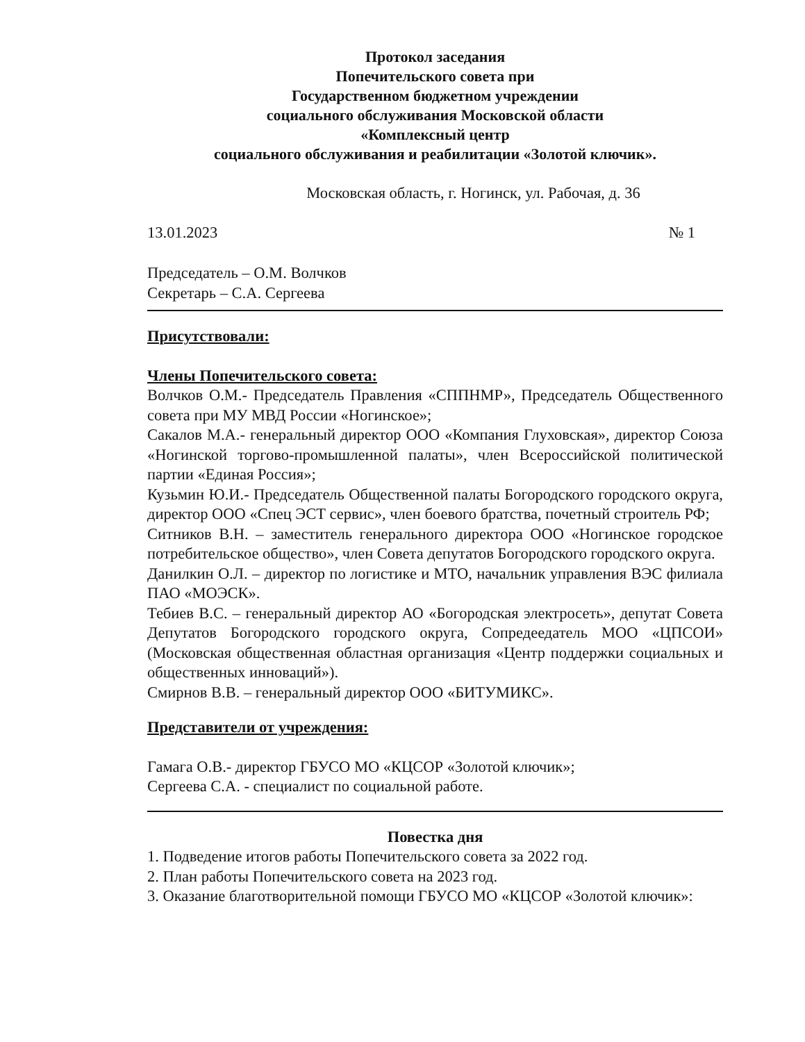Протокол заседания
Попечительского совета при
Государственном бюджетном учреждении
социального обслуживания Московской области
«Комплексный центр
социального обслуживания и реабилитации «Золотой ключик».
Московская область, г. Ногинск, ул. Рабочая, д. 36
13.01.2023 № 1
Председатель – О.М. Волчков
Секретарь – С.А. Сергеева
Присутствовали:
Члены Попечительского совета:
Волчков О.М.- Председатель Правления «СППНМР», Председатель Общественного совета при МУ МВД России «Ногинское»;
Сакалов М.А.- генеральный директор ООО «Компания Глуховская», директор Союза «Ногинской торгово-промышленной палаты», член Всероссийской политической партии «Единая Россия»;
Кузьмин Ю.И.- Председатель Общественной палаты Богородского городского округа, директор ООО «Спец ЭСТ сервис», член боевого братства, почетный строитель РФ;
Ситников В.Н. – заместитель генерального директора ООО «Ногинское городское потребительское общество», член Совета депутатов Богородского городского округа.
Данилкин О.Л. – директор по логистике и МТО, начальник управления ВЭС филиала ПАО «МОЭСК».
Тебиев В.С. – генеральный директор АО «Богородская электросеть», депутат Совета Депутатов Богородского городского округа, Сопредеедатель МОО «ЦПСОИ» (Московская общественная областная организация «Центр поддержки социальных и общественных инноваций»).
Смирнов В.В. – генеральный директор ООО «БИТУМИКС».
Представители от учреждения:
Гамага О.В.- директор ГБУСО МО «КЦСОР «Золотой ключик»;
Сергеева С.А. - специалист по социальной работе.
Повестка дня
1. Подведение итогов работы Попечительского совета за 2022 год.
2. План работы Попечительского совета на 2023 год.
3. Оказание благотворительной помощи ГБУСО МО «КЦСОР «Золотой ключик»: